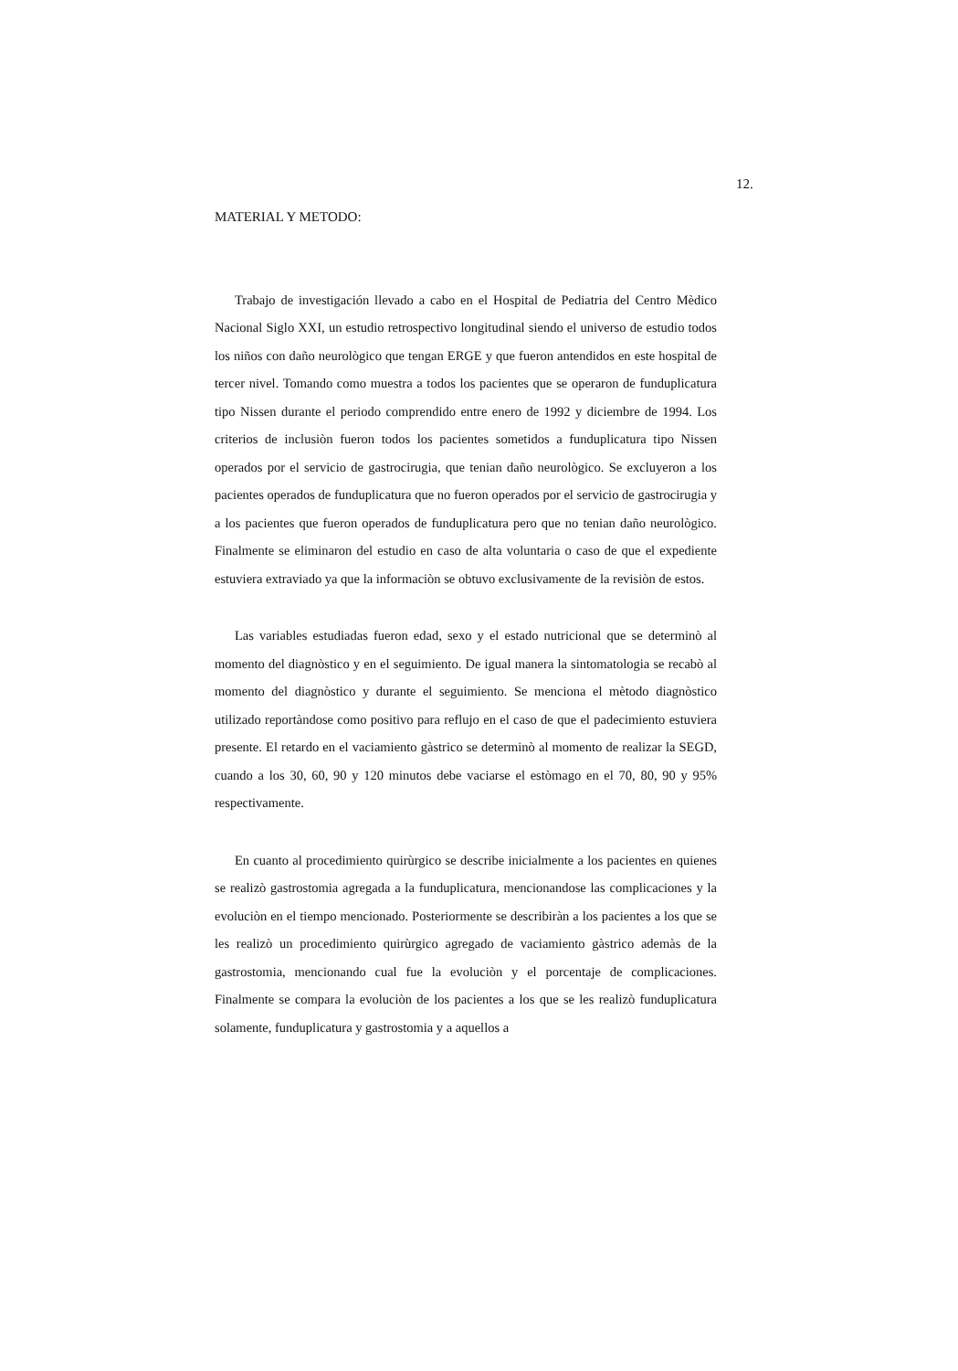12.
MATERIAL Y METODO:
Trabajo de investigación llevado a cabo en el Hospital de Pediatria del Centro Mèdico Nacional Siglo XXI, un estudio retrospectivo longitudinal siendo el universo de estudio todos los niños con daño neurològico que tengan ERGE y que fueron antendidos en este hospital de tercer nivel. Tomando como muestra a todos los pacientes que se operaron de funduplicatura tipo Nissen durante el periodo comprendido entre enero de 1992 y diciembre de 1994. Los criterios de inclusiòn fueron todos los pacientes sometidos a funduplicatura tipo Nissen operados por el servicio de gastrocirugia, que tenian daño neurològico. Se excluyeron a los pacientes operados de funduplicatura que no fueron operados por el servicio de gastrocirugia y a los pacientes que fueron operados de funduplicatura pero que no tenian daño neurològico. Finalmente se eliminaron del estudio en caso de alta voluntaria o caso de que el expediente estuviera extraviado ya que la informaciòn se obtuvo exclusivamente de la revisiòn de estos.
Las variables estudiadas fueron edad, sexo y el estado nutricional que se determinò al momento del diagnòstico y en el seguimiento. De igual manera la sintomatologia se recabò al momento del diagnòstico y durante el seguimiento. Se menciona el mètodo diagnòstico utilizado reportàndose como positivo para reflujo en el caso de que el padecimiento estuviera presente. El retardo en el vaciamiento gàstrico se determinò al momento de realizar la SEGD, cuando a los 30, 60, 90 y 120 minutos debe vaciarse el estòmago en el 70, 80, 90 y 95% respectivamente.
En cuanto al procedimiento quirùrgico se describe inicialmente a los pacientes en quienes se realizò gastrostomia agregada a la funduplicatura, mencionandose las complicaciones y la evoluciòn en el tiempo mencionado. Posteriormente se describiràn a los pacientes a los que se les realizò un procedimiento quirùrgico agregado de vaciamiento gàstrico ademàs de la gastrostomia, mencionando cual fue la evoluciòn y el porcentaje de complicaciones. Finalmente se compara la evoluciòn de los pacientes a los que se les realizò funduplicatura solamente, funduplicatura y gastrostomia y a aquellos a